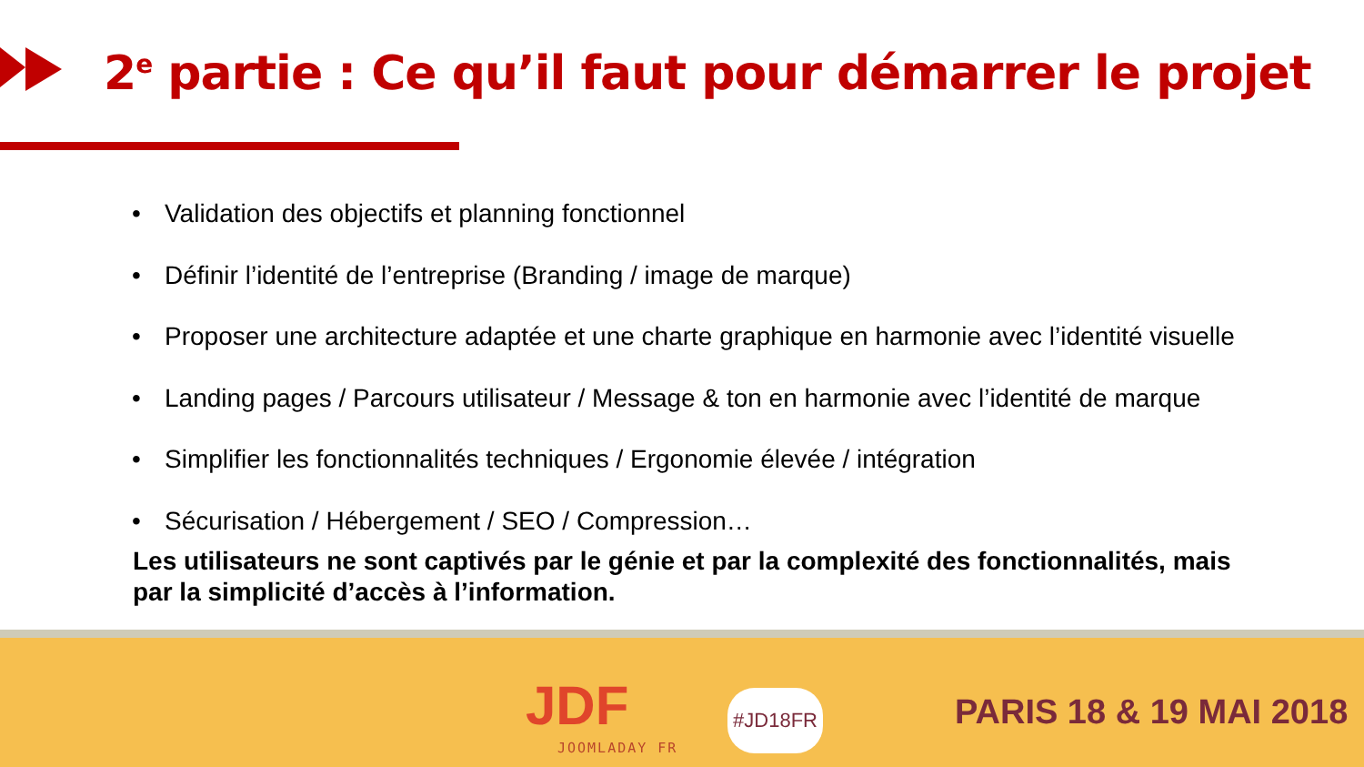2<sup>e</sup> partie : Ce qu’il faut pour démarrer le projet
• Validation des objectifs et planning fonctionnel
• Définir l’identité de l’entreprise (Branding / image de marque)
• Proposer une architecture adaptée et une charte graphique en harmonie avec l’identité visuelle
• Landing pages / Parcours utilisateur / Message & ton en harmonie avec l’identité de marque
• Simplifier les fonctionnalités techniques / Ergonomie élevée / intégration
• Sécurisation / Hébergement / SEO / Compression…
Les utilisateurs ne sont captivés par le génie et par la complexité des fonctionnalités, mais par la simplicité d’accès à l’information.
JDF
JOOMLADAY FR
#JD18FR PARIS 18 & 19 MAI 2018